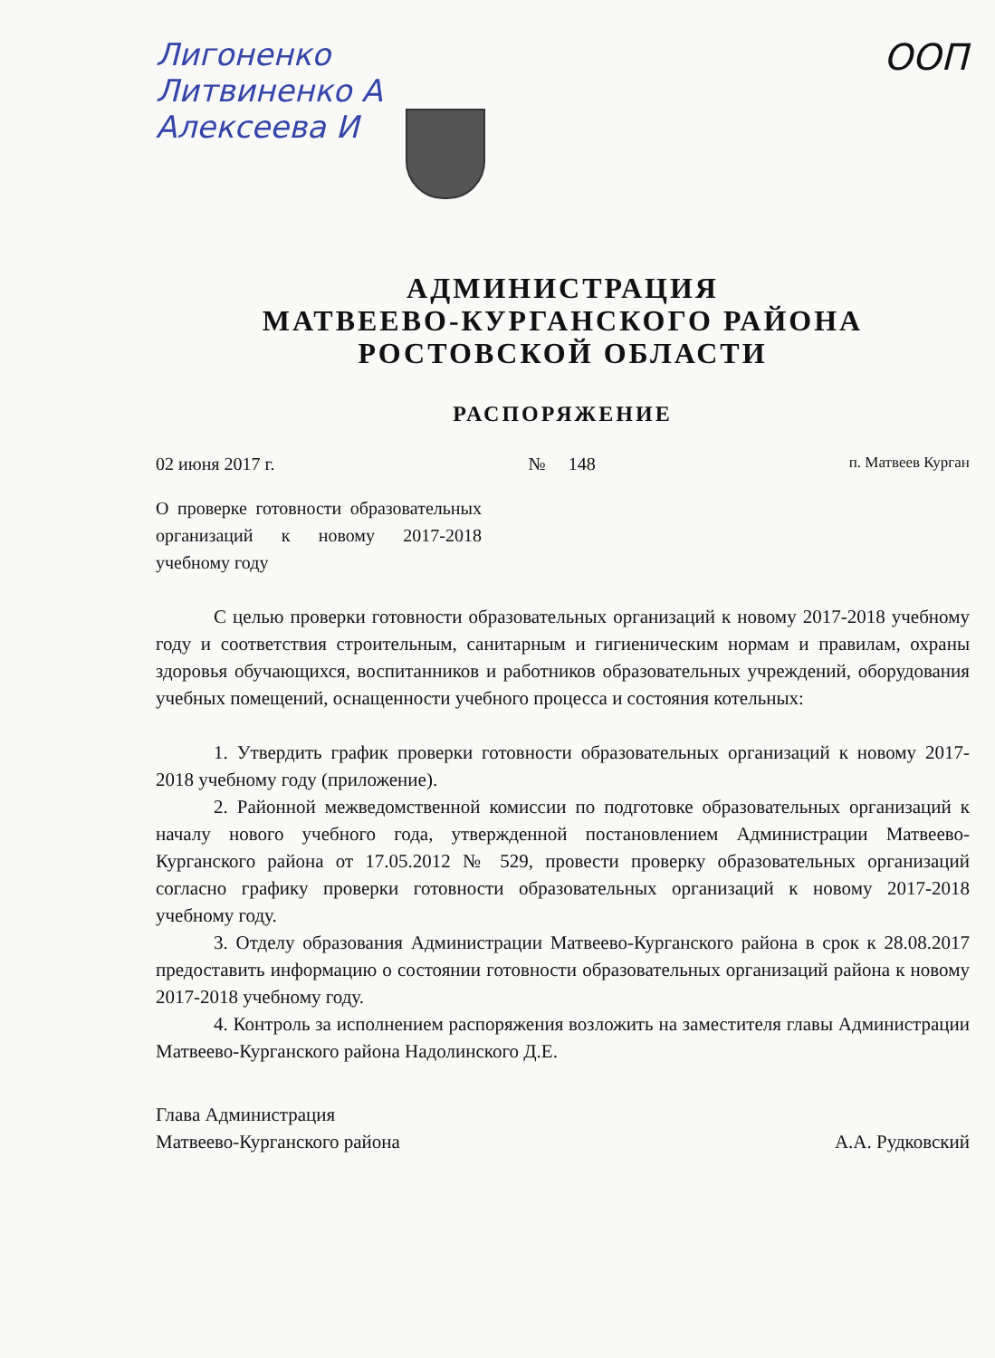ООП
Лигоненко
Литвиненко А
Алексеева И
АДМИНИСТРАЦИЯ
МАТВЕЕВО-КУРГАНСКОГО РАЙОНА
РОСТОВСКОЙ ОБЛАСТИ
РАСПОРЯЖЕНИЕ
02 июня 2017 г. № 148 п. Матвеев Курган
О проверке готовности образовательных организаций к новому 2017-2018 учебному году
С целью проверки готовности образовательных организаций к новому 2017-2018 учебному году и соответствия строительным, санитарным и гигиеническим нормам и правилам, охраны здоровья обучающихся, воспитанников и работников образовательных учреждений, оборудования учебных помещений, оснащенности учебного процесса и состояния котельных:
1. Утвердить график проверки готовности образовательных организаций к новому 2017-2018 учебному году (приложение).
2. Районной межведомственной комиссии по подготовке образовательных организаций к началу нового учебного года, утвержденной постановлением Администрации Матвеево-Курганского района от 17.05.2012 № 529, провести проверку образовательных организаций согласно графику проверки готовности образовательных организаций к новому 2017-2018 учебному году.
3. Отделу образования Администрации Матвеево-Курганского района в срок к 28.08.2017 предоставить информацию о состоянии готовности образовательных организаций района к новому 2017-2018 учебному году.
4. Контроль за исполнением распоряжения возложить на заместителя главы Администрации Матвеево-Курганского района Надолинского Д.Е.
Глава Администрация
Матвеево-Курганского района А.А. Рудковский